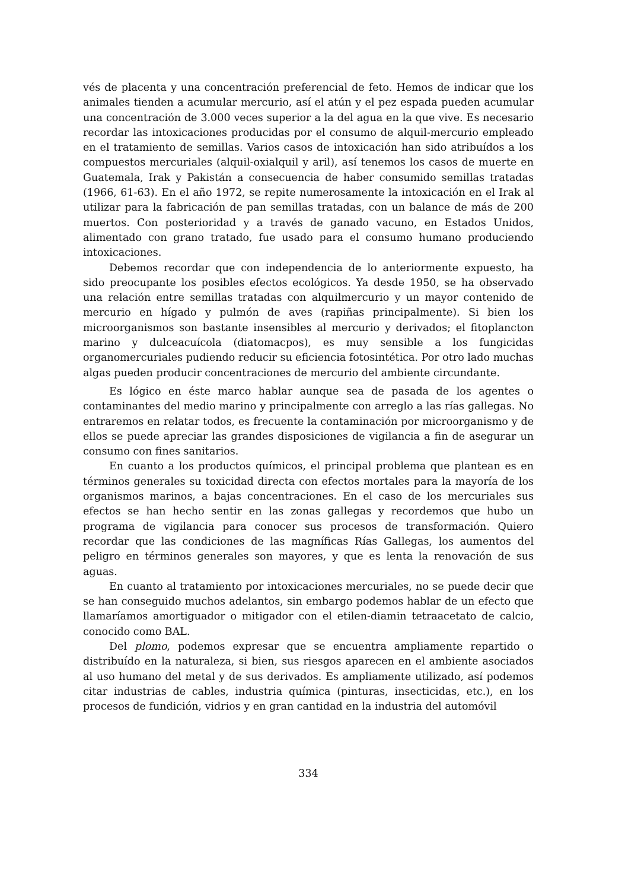vés de placenta y una concentración preferencial de feto. Hemos de indicar que los animales tienden a acumular mercurio, así el atún y el pez espada pueden acumular una concentración de 3.000 veces superior a la del agua en la que vive. Es necesario recordar las intoxicaciones producidas por el consumo de alquil-mercurio empleado en el tratamiento de semillas. Varios casos de intoxicación han sido atribuídos a los compuestos mercuriales (alquil-oxialquil y aril), así tenemos los casos de muerte en Guatemala, Irak y Pakistán a consecuencia de haber consumido semillas tratadas (1966, 61-63). En el año 1972, se repite numerosamente la intoxicación en el Irak al utilizar para la fabricación de pan semillas tratadas, con un balance de más de 200 muertos. Con posterioridad y a través de ganado vacuno, en Estados Unidos, alimentado con grano tratado, fue usado para el consumo humano produciendo intoxicaciones.
Debemos recordar que con independencia de lo anteriormente expuesto, ha sido preocupante los posibles efectos ecológicos. Ya desde 1950, se ha observado una relación entre semillas tratadas con alquilmercurio y un mayor contenido de mercurio en hígado y pulmón de aves (rapiñas principalmente). Si bien los microorganismos son bastante insensibles al mercurio y derivados; el fitoplancton marino y dulceacuícola (diatomacpos), es muy sensible a los fungicidas organomercuriales pudiendo reducir su eficiencia fotosintética. Por otro lado muchas algas pueden producir concentraciones de mercurio del ambiente circundante.
Es lógico en éste marco hablar aunque sea de pasada de los agentes o contaminantes del medio marino y principalmente con arreglo a las rías gallegas. No entraremos en relatar todos, es frecuente la contaminación por microorganismo y de ellos se puede apreciar las grandes disposiciones de vigilancia a fin de asegurar un consumo con fines sanitarios.
En cuanto a los productos químicos, el principal problema que plantean es en términos generales su toxicidad directa con efectos mortales para la mayoría de los organismos marinos, a bajas concentraciones. En el caso de los mercuriales sus efectos se han hecho sentir en las zonas gallegas y recordemos que hubo un programa de vigilancia para conocer sus procesos de transformación. Quiero recordar que las condiciones de las magníficas Rías Gallegas, los aumentos del peligro en términos generales son mayores, y que es lenta la renovación de sus aguas.
En cuanto al tratamiento por intoxicaciones mercuriales, no se puede decir que se han conseguido muchos adelantos, sin embargo podemos hablar de un efecto que llamaríamos amortiguador o mitigador con el etilen-diamin tetraacetato de calcio, conocido como BAL.
Del plomo, podemos expresar que se encuentra ampliamente repartido o distribuído en la naturaleza, si bien, sus riesgos aparecen en el ambiente asociados al uso humano del metal y de sus derivados. Es ampliamente utilizado, así podemos citar industrias de cables, industria química (pinturas, insecticidas, etc.), en los procesos de fundición, vidrios y en gran cantidad en la industria del automóvil
334